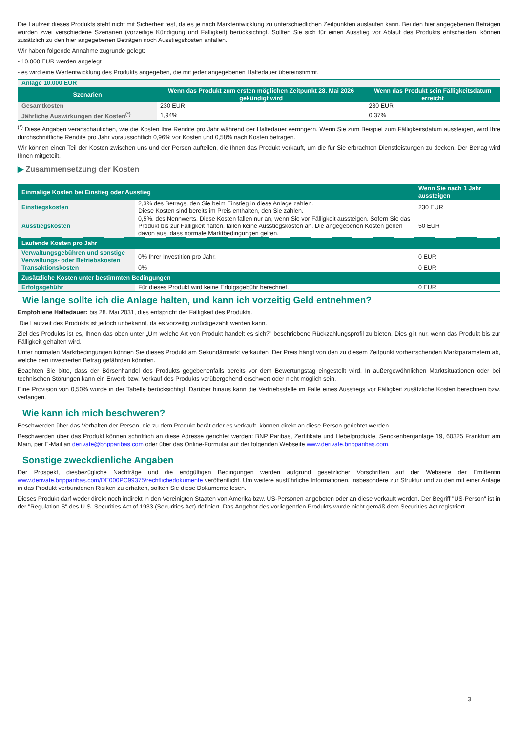Die Laufzeit dieses Produkts steht nicht mit Sicherheit fest, da es je nach Marktentwicklung zu unterschiedlichen Zeitpunkten auslaufen kann. Bei den hier angegebenen Beträgen wurden zwei verschiedene Szenarien (vorzeitige Kündigung und Fälligkeit) berücksichtigt. Sollten Sie sich für einen Ausstieg vor Ablauf des Produkts entscheiden, können zusätzlich zu den hier angegebenen Beträgen noch Ausstiegskosten anfallen.
Wir haben folgende Annahme zugrunde gelegt:
- 10.000 EUR werden angelegt
- es wird eine Wertentwicklung des Produkts angegeben, die mit jeder angegebenen Haltedauer übereinstimmt.
| Anlage 10.000 EUR | | |
| Szenarien | Wenn das Produkt zum ersten möglichen Zeitpunkt 28. Mai 2026 gekündigt wird | Wenn das Produkt sein Fälligkeitsdatum erreicht |
| Gesamtkosten | 230 EUR | 230 EUR |
| Jährliche Auswirkungen der Kosten<sup>(*)</sup> | 1,94% | 0,37% |
<sup>(*)</sup> Diese Angaben veranschaulichen, wie die Kosten Ihre Rendite pro Jahr während der Haltedauer verringern. Wenn Sie zum Beispiel zum Fälligkeitsdatum aussteigen, wird Ihre durchschnittliche Rendite pro Jahr voraussichtlich 0,96% vor Kosten und 0,58% nach Kosten betragen.
Wir können einen Teil der Kosten zwischen uns und der Person aufteilen, die Ihnen das Produkt verkauft, um die für Sie erbrachten Dienstleistungen zu decken. Der Betrag wird Ihnen mitgeteilt.
▶ Zusammensetzung der Kosten
| Einmalige Kosten bei Einstieg oder Ausstieg | | Wenn Sie nach 1 Jahr aussteigen |
| --- | --- | --- |
| Einstiegskosten | 2,3% des Betrags, den Sie beim Einstieg in diese Anlage zahlen. Diese Kosten sind bereits im Preis enthalten, den Sie zahlen. | 230 EUR |
| Ausstiegskosten | 0,5%. des Nennwerts. Diese Kosten fallen nur an, wenn Sie vor Fälligkeit aussteigen. Sofern Sie das Produkt bis zur Fälligkeit halten, fallen keine Ausstiegskosten an. Die angegebenen Kosten gehen davon aus, dass normale Marktbedingungen gelten. | 50 EUR |
| Laufende Kosten pro Jahr | | |
| Verwaltungsgebühren und sonstige Verwaltungs- oder Betriebskosten | 0% Ihrer Investition pro Jahr. | 0 EUR |
| Transaktionskosten | 0% | 0 EUR |
| Zusätzliche Kosten unter bestimmten Bedingungen | | |
| Erfolgsgebühr | Für dieses Produkt wird keine Erfolgsgebühr berechnet. | 0 EUR |
Wie lange sollte ich die Anlage halten, und kann ich vorzeitig Geld entnehmen?
Empfohlene Haltedauer: bis 28. Mai 2031, dies entspricht der Fälligkeit des Produkts.
Die Laufzeit des Produkts ist jedoch unbekannt, da es vorzeitig zurückgezahlt werden kann.
Ziel des Produkts ist es, Ihnen das oben unter „Um welche Art von Produkt handelt es sich?" beschriebene Rückzahlungsprofil zu bieten. Dies gilt nur, wenn das Produkt bis zur Fälligkeit gehalten wird.
Unter normalen Marktbedingungen können Sie dieses Produkt am Sekundärmarkt verkaufen. Der Preis hängt von den zu diesem Zeitpunkt vorherrschenden Marktparametern ab, welche den investierten Betrag gefährden könnten.
Beachten Sie bitte, dass der Börsenhandel des Produkts gegebenenfalls bereits vor dem Bewertungstag eingestellt wird. In außergewöhnlichen Marktsituationen oder bei technischen Störungen kann ein Erwerb bzw. Verkauf des Produkts vorübergehend erschwert oder nicht möglich sein.
Eine Provision von 0,50% wurde in der Tabelle berücksichtigt. Darüber hinaus kann die Vertriebsstelle im Falle eines Ausstiegs vor Fälligkeit zusätzliche Kosten berechnen bzw. verlangen.
Wie kann ich mich beschweren?
Beschwerden über das Verhalten der Person, die zu dem Produkt berät oder es verkauft, können direkt an diese Person gerichtet werden.
Beschwerden über das Produkt können schriftlich an diese Adresse gerichtet werden: BNP Paribas, Zertifikate und Hebelprodukte, Senckenberganlage 19, 60325 Frankfurt am Main, per E-Mail an derivate@bnpparibas.com oder über das Online-Formular auf der folgenden Webseite www.derivate.bnpparibas.com.
Sonstige zweckdienliche Angaben
Der Prospekt, diesbezügliche Nachträge und die endgültigen Bedingungen werden aufgrund gesetzlicher Vorschriften auf der Webseite der Emittentin www.derivate.bnpparibas.com/DE000PC99375/rechtlichedokumente veröffentlicht. Um weitere ausführliche Informationen, insbesondere zur Struktur und zu den mit einer Anlage in das Produkt verbundenen Risiken zu erhalten, sollten Sie diese Dokumente lesen.
Dieses Produkt darf weder direkt noch indirekt in den Vereinigten Staaten von Amerika bzw. US-Personen angeboten oder an diese verkauft werden. Der Begriff "US-Person" ist in der "Regulation S" des U.S. Securities Act of 1933 (Securities Act) definiert. Das Angebot des vorliegenden Produkts wurde nicht gemäß dem Securities Act registriert.
3